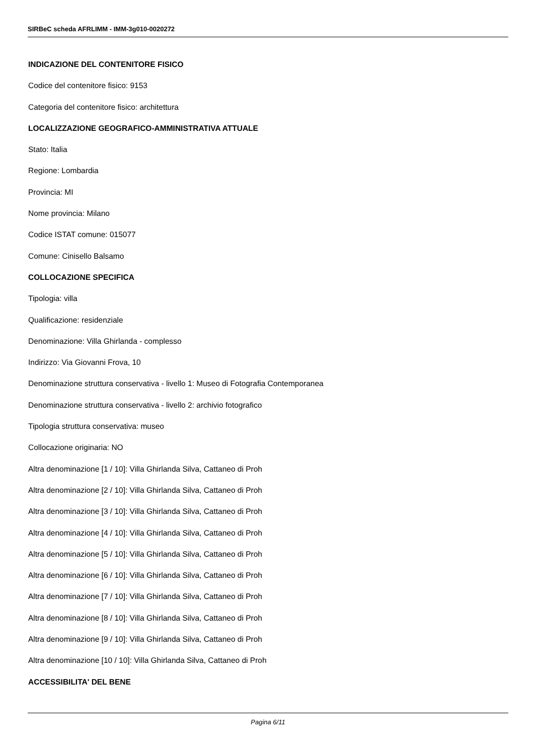SIRBeC scheda AFRLIMM - IMM-3g010-0020272
INDICAZIONE DEL CONTENITORE FISICO
Codice del contenitore fisico: 9153
Categoria del contenitore fisico: architettura
LOCALIZZAZIONE GEOGRAFICO-AMMINISTRATIVA ATTUALE
Stato: Italia
Regione: Lombardia
Provincia: MI
Nome provincia: Milano
Codice ISTAT comune: 015077
Comune: Cinisello Balsamo
COLLOCAZIONE SPECIFICA
Tipologia: villa
Qualificazione: residenziale
Denominazione: Villa Ghirlanda - complesso
Indirizzo: Via Giovanni Frova, 10
Denominazione struttura conservativa - livello 1: Museo di Fotografia Contemporanea
Denominazione struttura conservativa - livello 2: archivio fotografico
Tipologia struttura conservativa: museo
Collocazione originaria: NO
Altra denominazione [1 / 10]: Villa Ghirlanda Silva, Cattaneo di Proh
Altra denominazione [2 / 10]: Villa Ghirlanda Silva, Cattaneo di Proh
Altra denominazione [3 / 10]: Villa Ghirlanda Silva, Cattaneo di Proh
Altra denominazione [4 / 10]: Villa Ghirlanda Silva, Cattaneo di Proh
Altra denominazione [5 / 10]: Villa Ghirlanda Silva, Cattaneo di Proh
Altra denominazione [6 / 10]: Villa Ghirlanda Silva, Cattaneo di Proh
Altra denominazione [7 / 10]: Villa Ghirlanda Silva, Cattaneo di Proh
Altra denominazione [8 / 10]: Villa Ghirlanda Silva, Cattaneo di Proh
Altra denominazione [9 / 10]: Villa Ghirlanda Silva, Cattaneo di Proh
Altra denominazione [10 / 10]: Villa Ghirlanda Silva, Cattaneo di Proh
ACCESSIBILITA' DEL BENE
Pagina 6/11